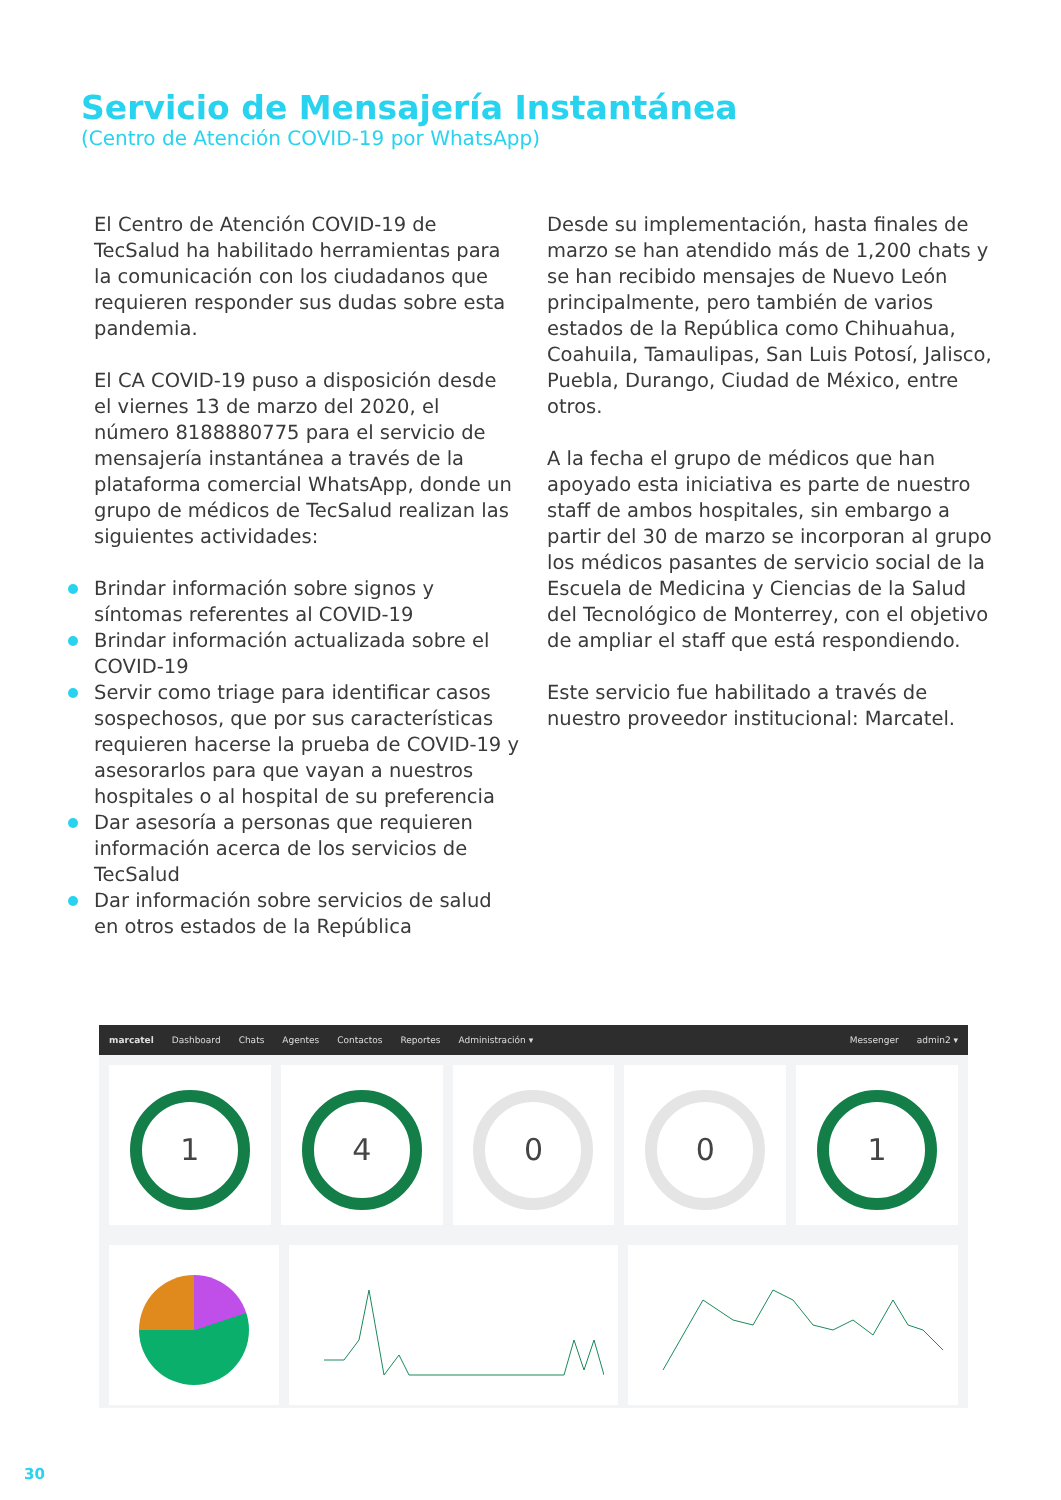Servicio de Mensajería Instantánea
(Centro de Atención COVID-19 por WhatsApp)
El Centro de Atención COVID-19 de TecSalud ha habilitado herramientas para la comunicación con los ciudadanos que requieren responder sus dudas sobre esta pandemia.
El CA COVID-19 puso a disposición desde el viernes 13 de marzo del 2020, el número 8188880775 para el servicio de mensajería instantánea a través de la plataforma comercial WhatsApp, donde un grupo de médicos de TecSalud realizan las siguientes actividades:
Brindar información sobre signos y síntomas referentes al COVID-19
Brindar información actualizada sobre el COVID-19
Servir como triage para identificar casos sospechosos, que por sus características requieren hacerse la prueba de COVID-19 y asesorarlos para que vayan a nuestros hospitales o al hospital de su preferencia
Dar asesoría a personas que requieren información acerca de los servicios de TecSalud
Dar información sobre servicios de salud en otros estados de la República
Desde su implementación, hasta finales de marzo se han atendido más de 1,200 chats y se han recibido mensajes de Nuevo León principalmente, pero también de varios estados de la República como Chihuahua, Coahuila, Tamaulipas, San Luis Potosí, Jalisco, Puebla, Durango, Ciudad de México, entre otros.
A la fecha el grupo de médicos que han apoyado esta iniciativa es parte de nuestro staff de ambos hospitales, sin embargo a partir del 30 de marzo se incorporan al grupo los médicos pasantes de servicio social de la Escuela de Medicina y Ciencias de la Salud del Tecnológico de Monterrey, con el objetivo de ampliar el staff que está respondiendo.
Este servicio fue habilitado a través de nuestro proveedor institucional: Marcatel.
marcatel Dashboard Chats Agentes Contactos Reportes Administración ▾ Messenger admin2 ▾
1 4 0 0 1
30